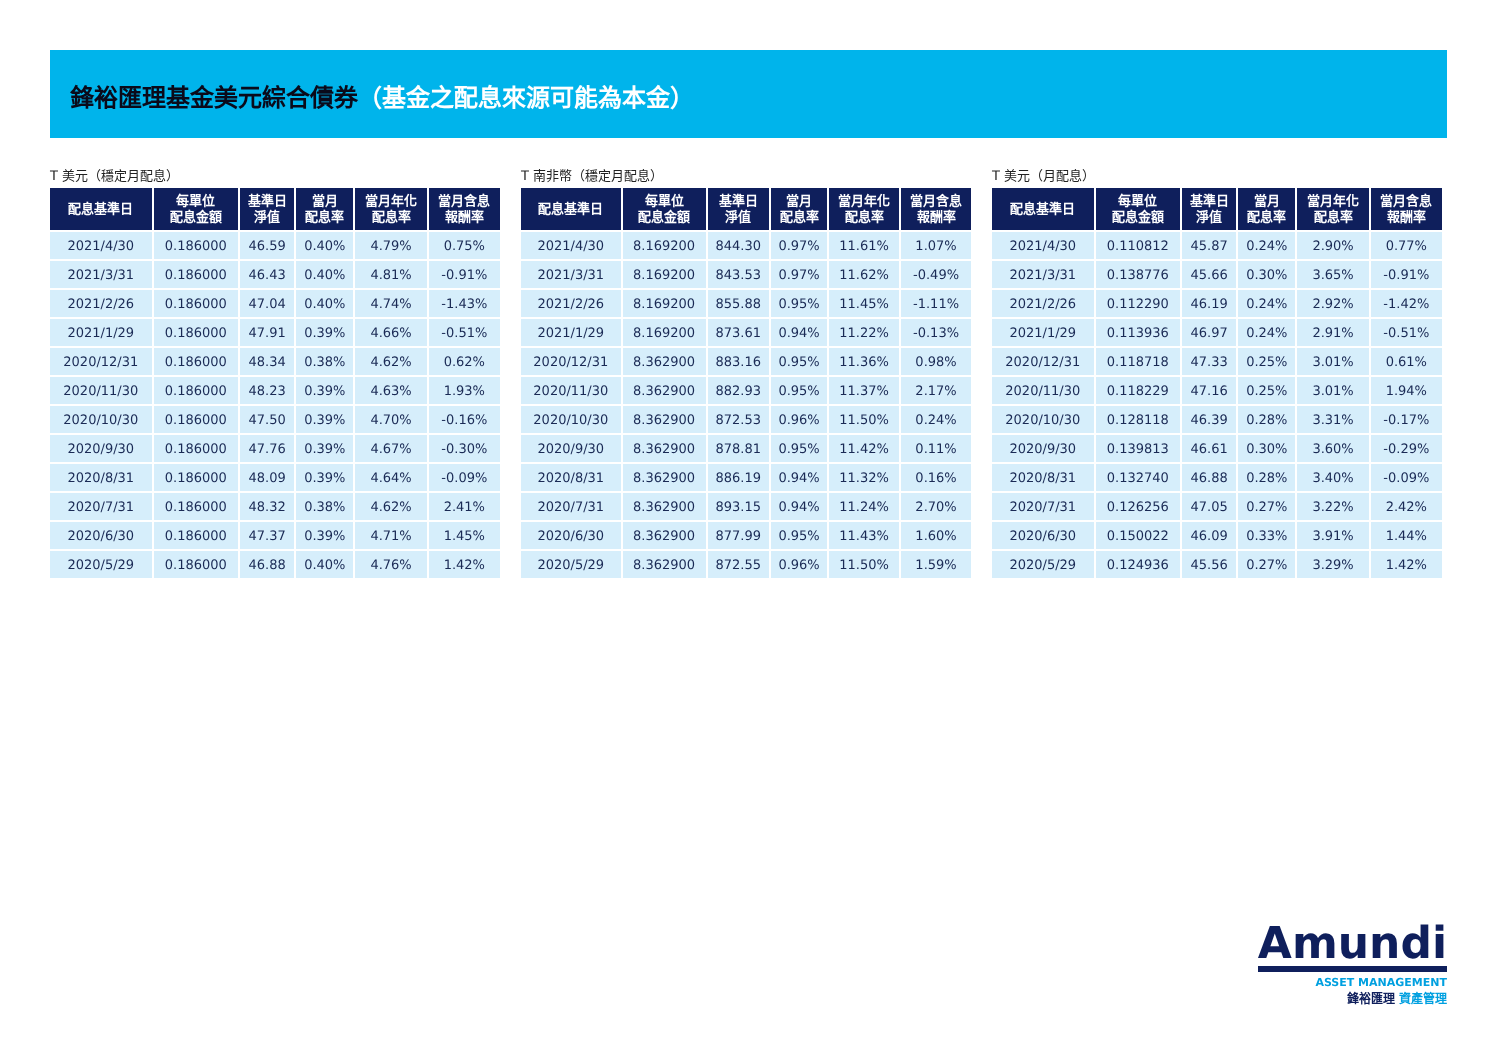鋒裕匯理基金美元綜合債券（基金之配息來源可能為本金）
T 美元（穩定月配息）
| 配息基準日 | 每單位 配息金額 | 基準日 淨值 | 當月 配息率 | 當月年化 配息率 | 當月含息 報酬率 |
| --- | --- | --- | --- | --- | --- |
| 2021/4/30 | 0.186000 | 46.59 | 0.40% | 4.79% | 0.75% |
| 2021/3/31 | 0.186000 | 46.43 | 0.40% | 4.81% | -0.91% |
| 2021/2/26 | 0.186000 | 47.04 | 0.40% | 4.74% | -1.43% |
| 2021/1/29 | 0.186000 | 47.91 | 0.39% | 4.66% | -0.51% |
| 2020/12/31 | 0.186000 | 48.34 | 0.38% | 4.62% | 0.62% |
| 2020/11/30 | 0.186000 | 48.23 | 0.39% | 4.63% | 1.93% |
| 2020/10/30 | 0.186000 | 47.50 | 0.39% | 4.70% | -0.16% |
| 2020/9/30 | 0.186000 | 47.76 | 0.39% | 4.67% | -0.30% |
| 2020/8/31 | 0.186000 | 48.09 | 0.39% | 4.64% | -0.09% |
| 2020/7/31 | 0.186000 | 48.32 | 0.38% | 4.62% | 2.41% |
| 2020/6/30 | 0.186000 | 47.37 | 0.39% | 4.71% | 1.45% |
| 2020/5/29 | 0.186000 | 46.88 | 0.40% | 4.76% | 1.42% |
T 南非幣（穩定月配息）
| 配息基準日 | 每單位 配息金額 | 基準日 淨值 | 當月 配息率 | 當月年化 配息率 | 當月含息 報酬率 |
| --- | --- | --- | --- | --- | --- |
| 2021/4/30 | 8.169200 | 844.30 | 0.97% | 11.61% | 1.07% |
| 2021/3/31 | 8.169200 | 843.53 | 0.97% | 11.62% | -0.49% |
| 2021/2/26 | 8.169200 | 855.88 | 0.95% | 11.45% | -1.11% |
| 2021/1/29 | 8.169200 | 873.61 | 0.94% | 11.22% | -0.13% |
| 2020/12/31 | 8.362900 | 883.16 | 0.95% | 11.36% | 0.98% |
| 2020/11/30 | 8.362900 | 882.93 | 0.95% | 11.37% | 2.17% |
| 2020/10/30 | 8.362900 | 872.53 | 0.96% | 11.50% | 0.24% |
| 2020/9/30 | 8.362900 | 878.81 | 0.95% | 11.42% | 0.11% |
| 2020/8/31 | 8.362900 | 886.19 | 0.94% | 11.32% | 0.16% |
| 2020/7/31 | 8.362900 | 893.15 | 0.94% | 11.24% | 2.70% |
| 2020/6/30 | 8.362900 | 877.99 | 0.95% | 11.43% | 1.60% |
| 2020/5/29 | 8.362900 | 872.55 | 0.96% | 11.50% | 1.59% |
T 美元（月配息）
| 配息基準日 | 每單位 配息金額 | 基準日 淨值 | 當月 配息率 | 當月年化 配息率 | 當月含息 報酬率 |
| --- | --- | --- | --- | --- | --- |
| 2021/4/30 | 0.110812 | 45.87 | 0.24% | 2.90% | 0.77% |
| 2021/3/31 | 0.138776 | 45.66 | 0.30% | 3.65% | -0.91% |
| 2021/2/26 | 0.112290 | 46.19 | 0.24% | 2.92% | -1.42% |
| 2021/1/29 | 0.113936 | 46.97 | 0.24% | 2.91% | -0.51% |
| 2020/12/31 | 0.118718 | 47.33 | 0.25% | 3.01% | 0.61% |
| 2020/11/30 | 0.118229 | 47.16 | 0.25% | 3.01% | 1.94% |
| 2020/10/30 | 0.128118 | 46.39 | 0.28% | 3.31% | -0.17% |
| 2020/9/30 | 0.139813 | 46.61 | 0.30% | 3.60% | -0.29% |
| 2020/8/31 | 0.132740 | 46.88 | 0.28% | 3.40% | -0.09% |
| 2020/7/31 | 0.126256 | 47.05 | 0.27% | 3.22% | 2.42% |
| 2020/6/30 | 0.150022 | 46.09 | 0.33% | 3.91% | 1.44% |
| 2020/5/29 | 0.124936 | 45.56 | 0.27% | 3.29% | 1.42% |
Amundi
ASSET MANAGEMENT
鋒裕匯理 資產管理